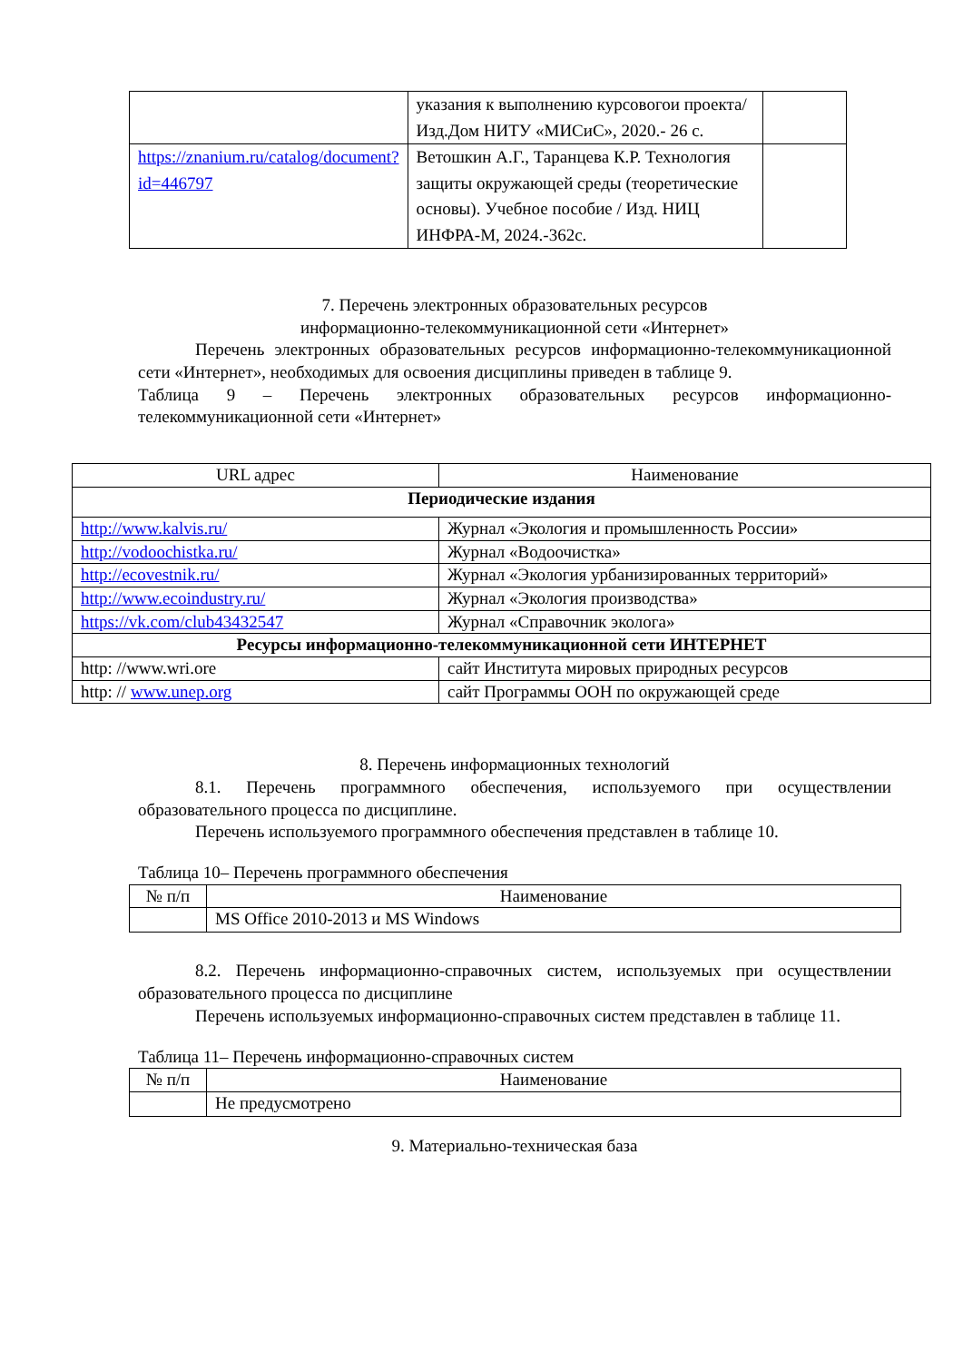| | указания к выполнению курсовогои проекта/ Изд.Дом НИТУ «МИСиС», 2020.- 26 с. | |
| https://znanium.ru/catalog/document?id=446797 | Ветошкин А.Г., Таранцева К.Р. Технология защиты окружающей среды (теоретические основы). Учебное пособие / Изд. НИЦ ИНФРА-М, 2024.-362с. | |
7. Перечень электронных образовательных ресурсов
информационно-телекоммуникационной сети «Интернет»
Перечень электронных образовательных ресурсов информационно-телекоммуникационной сети «Интернет», необходимых для освоения дисциплины приведен в таблице 9.
Таблица 9 – Перечень электронных образовательных ресурсов информационно-телекоммуникационной сети «Интернет»
| URL адрес | Наименование |
| --- | --- |
| Периодические издания | |
| http://www.kalvis.ru/ | Журнал «Экология и промышленность России» |
| http://vodoochistka.ru/ | Журнал «Водоочистка» |
| http://ecovestnik.ru/ | Журнал «Экология урбанизированных территорий» |
| http://www.ecoindustry.ru/ | Журнал «Экология производства» |
| https://vk.com/club43432547 | Журнал «Справочник эколога» |
| Ресурсы информационно-телекоммуникационной сети ИНТЕРНЕТ | |
| http: //www.wri.ore | сайт Института мировых природных ресурсов |
| http: // www.unep.org | сайт Программы ООН по окружающей среде |
8. Перечень информационных технологий
8.1. Перечень программного обеспечения, используемого при осуществлении образовательного процесса по дисциплине.
Перечень используемого программного обеспечения представлен в таблице 10.
Таблица 10– Перечень программного обеспечения
| № п/п | Наименование |
| --- | --- |
| | MS Office 2010-2013 и MS Windows |
8.2. Перечень информационно-справочных систем, используемых при осуществлении образовательного процесса по дисциплине
Перечень используемых информационно-справочных систем представлен в таблице 11.
Таблица 11– Перечень информационно-справочных систем
| № п/п | Наименование |
| --- | --- |
| | Не предусмотрено |
9. Материально-техническая база